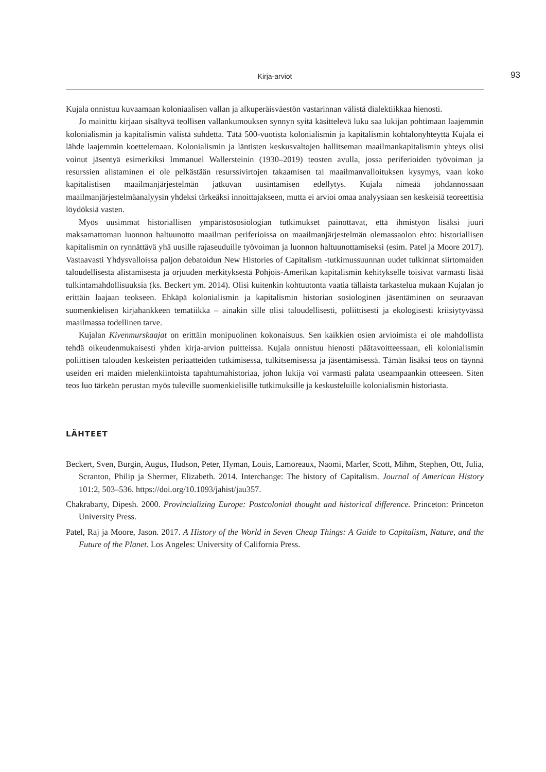Kirja-arviot 93
Kujala onnistuu kuvaamaan koloniaalisen vallan ja alkuperäisväestön vastarinnan välistä dialektiikkaa hienosti.
Jo mainittu kirjaan sisältyvä teollisen vallankumouksen synnyn syitä käsittelevä luku saa lukijan pohtimaan laajemmin kolonialismin ja kapitalismin välistä suhdetta. Tätä 500-vuotista kolonialismin ja kapitalismin kohtalonyhteyttä Kujala ei lähde laajemmin koettelemaan. Kolonialismin ja läntisten keskusvaltojen hallitseman maailmankapitalismin yhteys olisi voinut jäsentyä esimerkiksi Immanuel Wallersteinin (1930–2019) teosten avulla, jossa periferioiden työvoiman ja resurssien alistaminen ei ole pelkästään resurssivirtojen takaamisen tai maailmanvalloituksen kysymys, vaan koko kapitalistisen maailmanjärjestelmän jatkuvan uusintamisen edellytys. Kujala nimeää johdannossaan maailmanjärjestelmäanalyysin yhdeksi tärkeäksi innoittajakseen, mutta ei arvioi omaa analyysiaan sen keskeisiä teoreettisia löydöksiä vasten.
Myös uusimmat historiallisen ympäristösosiologian tutkimukset painottavat, että ihmistyön lisäksi juuri maksamattoman luonnon haltuunotto maailman periferioissa on maailmanjärjestelmän olemassaolon ehto: historiallisen kapitalismin on rynnättävä yhä uusille rajaseuduille työvoiman ja luonnon haltuunottamiseksi (esim. Patel ja Moore 2017). Vastaavasti Yhdysvalloissa paljon debatoidun New Histories of Capitalism -tutkimussuunnan uudet tulkinnat siirtomaiden taloudellisesta alistamisesta ja orjuuden merkityksestä Pohjois-Amerikan kapitalismin kehitykselle toisivat varmasti lisää tulkintamahdollisuuksia (ks. Beckert ym. 2014). Olisi kuitenkin kohtuutonta vaatia tällaista tarkastelua mukaan Kujalan jo erittäin laajaan teokseen. Ehkäpä kolonialismin ja kapitalismin historian sosiologinen jäsentäminen on seuraavan suomenkielisen kirjahankkeen tematiikka – ainakin sille olisi taloudellisesti, poliittisesti ja ekologisesti kriisiytyvässä maailmassa todellinen tarve.
Kujalan Kivenmurskaajat on erittäin monipuolinen kokonaisuus. Sen kaikkien osien arvioimista ei ole mahdollista tehdä oikeudenmukaisesti yhden kirja-arvion puitteissa. Kujala onnistuu hienosti päätavoitteessaan, eli kolonialismin poliittisen talouden keskeisten periaatteiden tutkimisessa, tulkitsemisessa ja jäsentämisessä. Tämän lisäksi teos on täynnä useiden eri maiden mielenkiintoista tapahtumahistoriaa, johon lukija voi varmasti palata useampaankin otteeseen. Siten teos luo tärkeän perustan myös tuleville suomenkielisille tutkimuksille ja keskusteluille kolonialismin historiasta.
LÄHTEET
Beckert, Sven, Burgin, Augus, Hudson, Peter, Hyman, Louis, Lamoreaux, Naomi, Marler, Scott, Mihm, Stephen, Ott, Julia, Scranton, Philip ja Shermer, Elizabeth. 2014. Interchange: The history of Capitalism. Journal of American History 101:2, 503–536. https://doi.org/10.1093/jahist/jau357.
Chakrabarty, Dipesh. 2000. Provincializing Europe: Postcolonial thought and historical difference. Princeton: Princeton University Press.
Patel, Raj ja Moore, Jason. 2017. A History of the World in Seven Cheap Things: A Guide to Capitalism, Nature, and the Future of the Planet. Los Angeles: University of California Press.